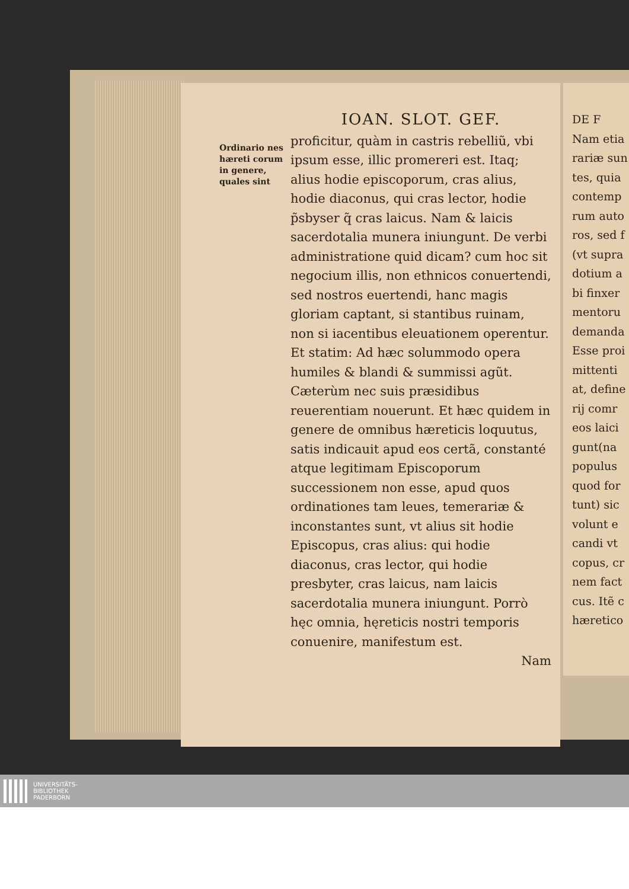Ordinario nes hæreti corum in genere, quales sint
IOAN. SLOT. GEF.
proficitur, quàm in castris rebelliũ, vbi ipsum esse, illic promereri est. Itaq; alius hodie episcoporum, cras alius, hodie diaconus, qui cras lector, hodie p̃sbyser q̃ cras laicus. Nam & laicis sacerdotalia munera iniungunt. De verbi administratione quid dicam? cum hoc sit negocium illis, non ethnicos conuertendi, sed nostros euertendi, hanc magis gloriam captant, si stantibus ruinam, non si iacentibus eleuationem operentur. Et statim: Ad hæc solummodo opera humiles & blandi & summissi agũt. Cæterùm nec suis præsidibus reuerentiam nouerunt. Et hæc quidem in genere de omnibus hæreticis loquutus, satis indicauit apud eos certã, constanté atque legitimam Episcoporum successionem non esse, apud quos ordinationes tam leues, temerariæ & inconstantes sunt, vt alius sit hodie Episcopus, cras alius: qui hodie diaconus, cras lector, qui hodie presbyter, cras laicus, nam laicis sacerdotalia munera iniungunt. Porrò hęc omnia, hęreticis nostri temporis conuenire, manifestum est.
Nam
DE F
Nam etia
rariæ sun
tes, quia
contemp
rum auto
ros, sed f
(vt supra
dotium a
bi finxer
mentoru
demanda
Esse proi
mittenti
at, define
rij comr
eos laici
gunt(na
populus
quod for
tunt) sic
volunt e
candi vt
copus, cr
nem fact
cus. Itẽ c
hæretico
UNIVERSITÄTS-
BIBLIOTHEK
PADERBORN